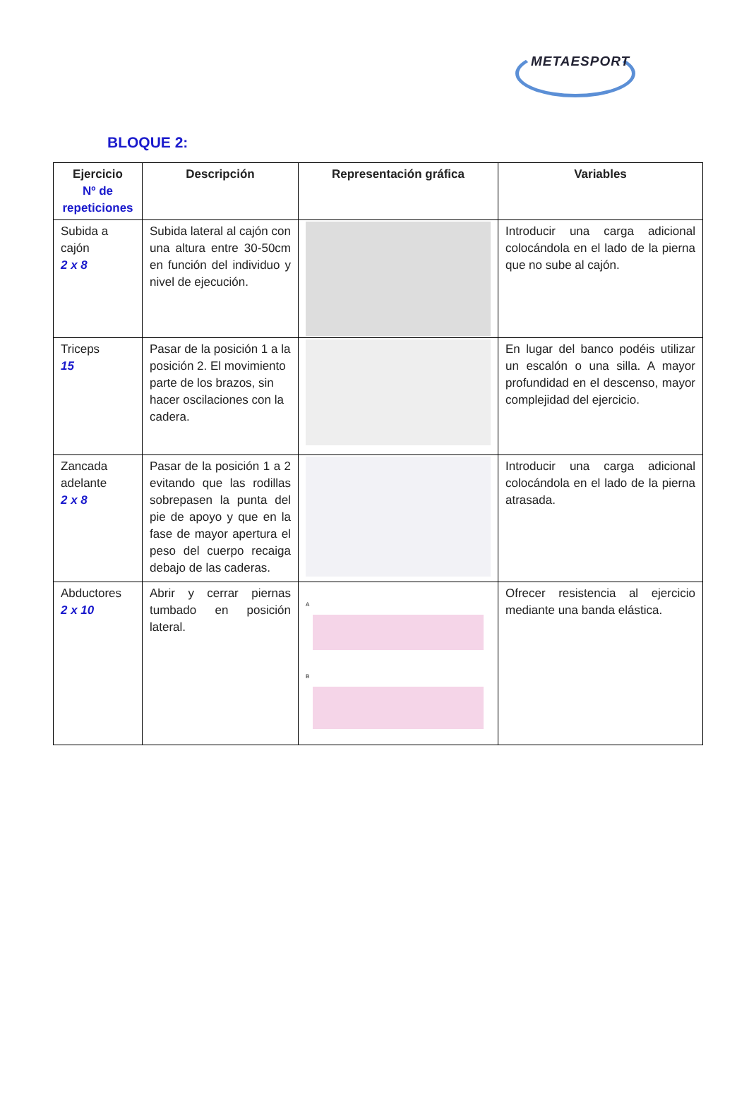METAESPORT
BLOQUE 2:
| Ejercicio Nº de repeticiones | Descripción | Representación gráfica | Variables |
| --- | --- | --- | --- |
| Subida a cajón 2 x 8 | Subida lateral al cajón con una altura entre 30-50cm en función del individuo y nivel de ejecución. | | Introducir una carga adicional colocándola en el lado de la pierna que no sube al cajón. |
| Triceps 15 | Pasar de la posición 1 a la posición 2. El movimiento parte de los brazos, sin hacer oscilaciones con la cadera. | | En lugar del banco podéis utilizar un escalón o una silla. A mayor profundidad en el descenso, mayor complejidad del ejercicio. |
| Zancada adelante 2 x 8 | Pasar de la posición 1 a 2 evitando que las rodillas sobrepasen la punta del pie de apoyo y que en la fase de mayor apertura el peso del cuerpo recaiga debajo de las caderas. | | Introducir una carga adicional colocándola en el lado de la pierna atrasada. |
| Abductores 2 x 10 | Abrir y cerrar piernas tumbado en posición lateral. | A B | Ofrecer resistencia al ejercicio mediante una banda elástica. |